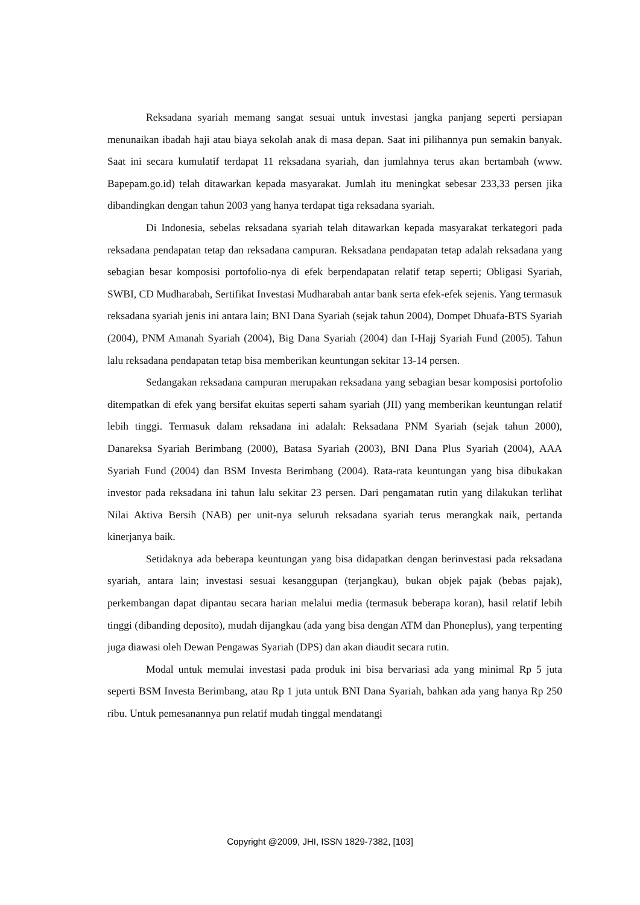Reksadana syariah memang sangat sesuai untuk investasi jangka panjang seperti persiapan menunaikan ibadah haji atau biaya sekolah anak di masa depan. Saat ini pilihannya pun semakin banyak. Saat ini secara kumulatif terdapat 11 reksadana syariah, dan jumlahnya terus akan bertambah (www. Bapepam.go.id) telah ditawarkan kepada masyarakat. Jumlah itu meningkat sebesar 233,33 persen jika dibandingkan dengan tahun 2003 yang hanya terdapat tiga reksadana syariah.
Di Indonesia, sebelas reksadana syariah telah ditawarkan kepada masyarakat terkategori pada reksadana pendapatan tetap dan reksadana campuran. Reksadana pendapatan tetap adalah reksadana yang sebagian besar komposisi portofolio-nya di efek berpendapatan relatif tetap seperti; Obligasi Syariah, SWBI, CD Mudharabah, Sertifikat Investasi Mudharabah antar bank serta efek-efek sejenis. Yang termasuk reksadana syariah jenis ini antara lain; BNI Dana Syariah (sejak tahun 2004), Dompet Dhuafa-BTS Syariah (2004), PNM Amanah Syariah (2004), Big Dana Syariah (2004) dan I-Hajj Syariah Fund (2005). Tahun lalu reksadana pendapatan tetap bisa memberikan keuntungan sekitar 13-14 persen.
Sedangakan reksadana campuran merupakan reksadana yang sebagian besar komposisi portofolio ditempatkan di efek yang bersifat ekuitas seperti saham syariah (JII) yang memberikan keuntungan relatif lebih tinggi. Termasuk dalam reksadana ini adalah: Reksadana PNM Syariah (sejak tahun 2000), Danareksa Syariah Berimbang (2000), Batasa Syariah (2003), BNI Dana Plus Syariah (2004), AAA Syariah Fund (2004) dan BSM Investa Berimbang (2004). Rata-rata keuntungan yang bisa dibukakan investor pada reksadana ini tahun lalu sekitar 23 persen. Dari pengamatan rutin yang dilakukan terlihat Nilai Aktiva Bersih (NAB) per unit-nya seluruh reksadana syariah terus merangkak naik, pertanda kinerjanya baik.
Setidaknya ada beberapa keuntungan yang bisa didapatkan dengan berinvestasi pada reksadana syariah, antara lain; investasi sesuai kesanggupan (terjangkau), bukan objek pajak (bebas pajak), perkembangan dapat dipantau secara harian melalui media (termasuk beberapa koran), hasil relatif lebih tinggi (dibanding deposito), mudah dijangkau (ada yang bisa dengan ATM dan Phoneplus), yang terpenting juga diawasi oleh Dewan Pengawas Syariah (DPS) dan akan diaudit secara rutin.
Modal untuk memulai investasi pada produk ini bisa bervariasi ada yang minimal Rp 5 juta seperti BSM Investa Berimbang, atau Rp 1 juta untuk BNI Dana Syariah, bahkan ada yang hanya Rp 250 ribu. Untuk pemesanannya pun relatif mudah tinggal mendatangi
Copyright @2009, JHI, ISSN 1829-7382, [103]